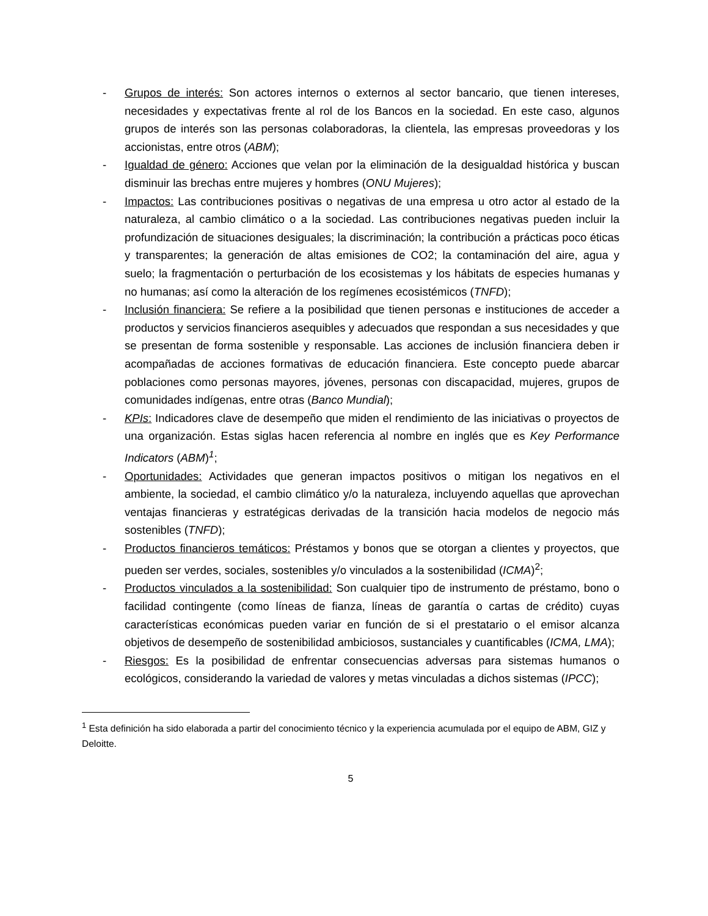- Grupos de interés: Son actores internos o externos al sector bancario, que tienen intereses, necesidades y expectativas frente al rol de los Bancos en la sociedad. En este caso, algunos grupos de interés son las personas colaboradoras, la clientela, las empresas proveedoras y los accionistas, entre otros (ABM);
- Igualdad de género: Acciones que velan por la eliminación de la desigualdad histórica y buscan disminuir las brechas entre mujeres y hombres (ONU Mujeres);
- Impactos: Las contribuciones positivas o negativas de una empresa u otro actor al estado de la naturaleza, al cambio climático o a la sociedad. Las contribuciones negativas pueden incluir la profundización de situaciones desiguales; la discriminación; la contribución a prácticas poco éticas y transparentes; la generación de altas emisiones de CO2; la contaminación del aire, agua y suelo; la fragmentación o perturbación de los ecosistemas y los hábitats de especies humanas y no humanas; así como la alteración de los regímenes ecosistémicos (TNFD);
- Inclusión financiera: Se refiere a la posibilidad que tienen personas e instituciones de acceder a productos y servicios financieros asequibles y adecuados que respondan a sus necesidades y que se presentan de forma sostenible y responsable. Las acciones de inclusión financiera deben ir acompañadas de acciones formativas de educación financiera. Este concepto puede abarcar poblaciones como personas mayores, jóvenes, personas con discapacidad, mujeres, grupos de comunidades indígenas, entre otras (Banco Mundial);
- KPIs: Indicadores clave de desempeño que miden el rendimiento de las iniciativas o proyectos de una organización. Estas siglas hacen referencia al nombre en inglés que es Key Performance Indicators (ABM)<sup>1</sup>;
- Oportunidades: Actividades que generan impactos positivos o mitigan los negativos en el ambiente, la sociedad, el cambio climático y/o la naturaleza, incluyendo aquellas que aprovechan ventajas financieras y estratégicas derivadas de la transición hacia modelos de negocio más sostenibles (TNFD);
- Productos financieros temáticos: Préstamos y bonos que se otorgan a clientes y proyectos, que pueden ser verdes, sociales, sostenibles y/o vinculados a la sostenibilidad (ICMA)<sup>2</sup>;
- Productos vinculados a la sostenibilidad: Son cualquier tipo de instrumento de préstamo, bono o facilidad contingente (como líneas de fianza, líneas de garantía o cartas de crédito) cuyas características económicas pueden variar en función de si el prestatario o el emisor alcanza objetivos de desempeño de sostenibilidad ambiciosos, sustanciales y cuantificables (ICMA, LMA);
- Riesgos: Es la posibilidad de enfrentar consecuencias adversas para sistemas humanos o ecológicos, considerando la variedad de valores y metas vinculadas a dichos sistemas (IPCC);
<sup>1</sup> Esta definición ha sido elaborada a partir del conocimiento técnico y la experiencia acumulada por el equipo de ABM, GIZ y Deloitte.
5